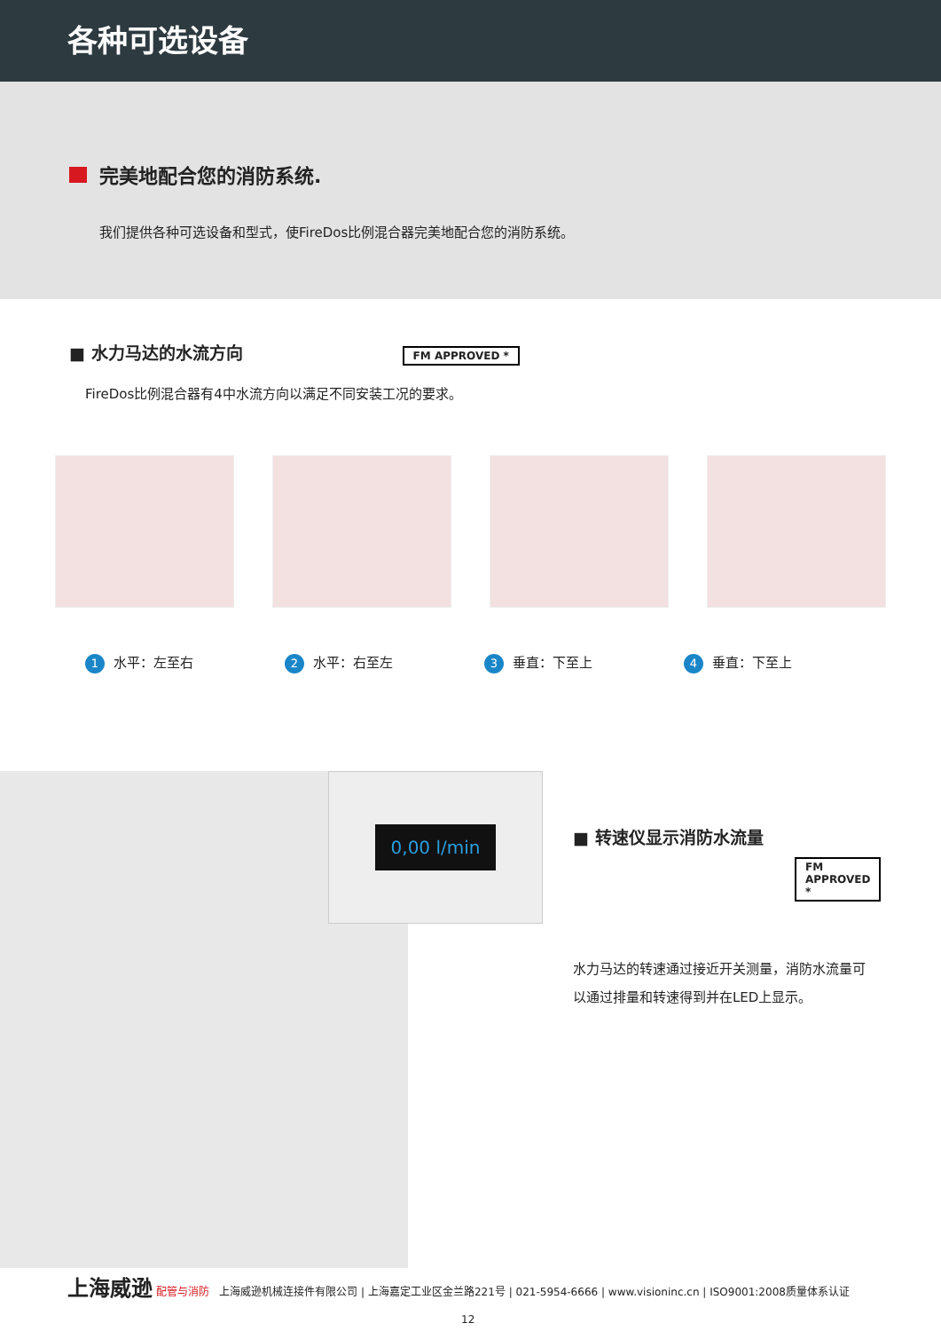各种可选设备
完美地配合您的消防系统.
我们提供各种可选设备和型式，使FireDos比例混合器完美地配合您的消防系统。
■ 水力马达的水流方向
FM APPROVED *
FireDos比例混合器有4中水流方向以满足不同安装工况的要求。
1 水平：左至右
2 水平：右至左
3 垂直：下至上
4 垂直：下至上
0,00 l/min
■ 转速仪显示消防水流量
FM APPROVED *
水力马达的转速通过接近开关测量，消防水流量可以通过排量和转速得到并在LED上显示。
上海威逊 配管与消防 上海威逊机械连接件有限公司 | 上海嘉定工业区金兰路221号 | 021-5954-6666 | www.visioninc.cn | ISO9001:2008质量体系认证
12